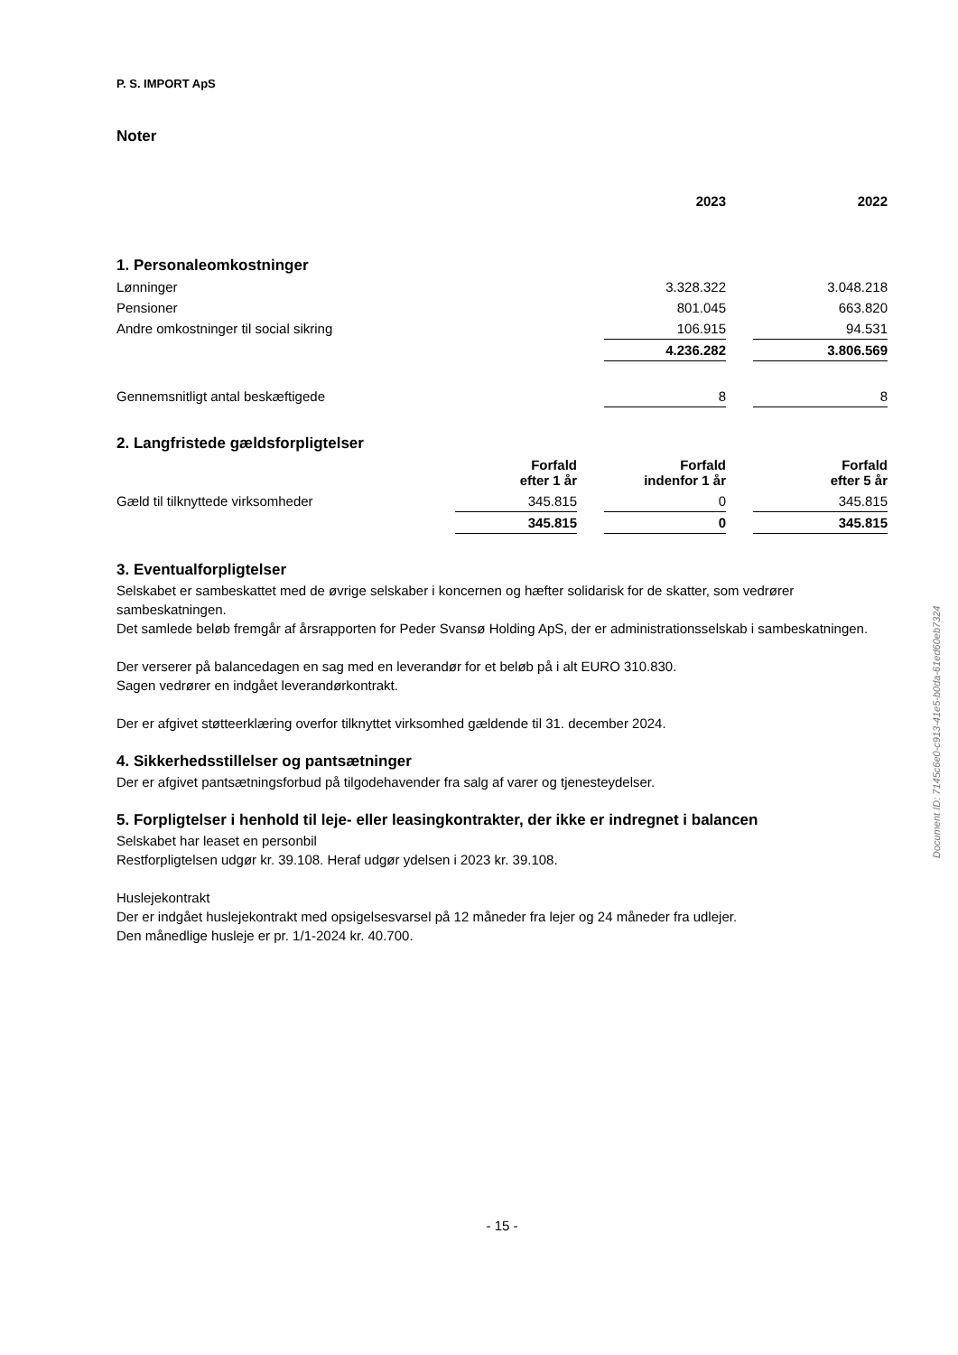P. S. IMPORT ApS
Noter
| | 2023 | | 2022 |
| --- | --- | --- | --- |
1. Personaleomkostninger
| Lønninger | 3.328.322 | | 3.048.218 |
| Pensioner | 801.045 | | 663.820 |
| Andre omkostninger til social sikring | 106.915 | | 94.531 |
| | 4.236.282 | | 3.806.569 |
| Gennemsnitligt antal beskæftigede | 8 | | 8 |
2. Langfristede gældsforpligtelser
| | Forfald efter 1 år | | Forfald indenfor 1 år | | Forfald efter 5 år |
| --- | --- | --- | --- | --- | --- |
| Gæld til tilknyttede virksomheder | 345.815 | | 0 | | 345.815 |
| | 345.815 | | 0 | | 345.815 |
3. Eventualforpligtelser
Selskabet er sambeskattet med de øvrige selskaber i koncernen og hæfter solidarisk for de skatter, som vedrører sambeskatningen.
Det samlede beløb fremgår af årsrapporten for Peder Svansø Holding ApS, der er administrationsselskab i sambeskatningen.
Der verserer på balancedagen en sag med en leverandør for et beløb på i alt EURO 310.830.
Sagen vedrører en indgået leverandørkontrakt.
Der er afgivet støtteerklæring overfor tilknyttet virksomhed gældende til 31. december 2024.
4. Sikkerhedsstillelser og pantsætninger
Der er afgivet pantsætningsforbud på tilgodehavender fra salg af varer og tjenesteydelser.
5. Forpligtelser i henhold til leje- eller leasingkontrakter, der ikke er indregnet i balancen
Selskabet har leaset en personbil
Restforpligtelsen udgør kr. 39.108. Heraf udgør ydelsen i 2023 kr. 39.108.
Huslejekontrakt
Der er indgået huslejekontrakt med opsigelsesvarsel på 12 måneder fra lejer og 24 måneder fra udlejer.
Den månedlige husleje er pr. 1/1-2024 kr. 40.700.
- 15 -
Document ID: 7145c6e0-c913-41e5-b0da-61ed60eb7324